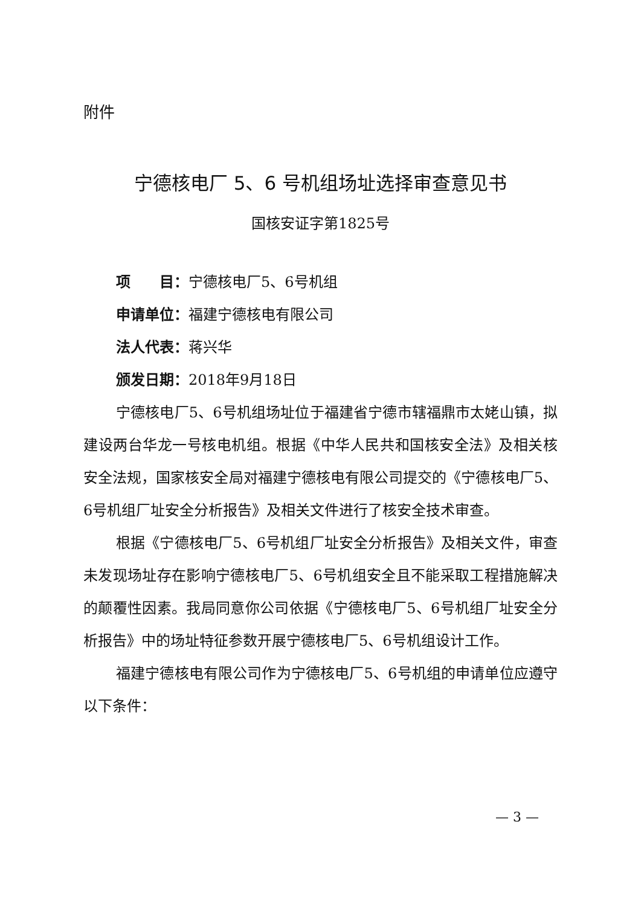附件
宁德核电厂 5、6 号机组场址选择审查意见书
国核安证字第1825号
项　　目：宁德核电厂5、6号机组
申请单位：福建宁德核电有限公司
法人代表：蒋兴华
颁发日期：2018年9月18日
宁德核电厂5、6号机组场址位于福建省宁德市辖福鼎市太姥山镇，拟建设两台华龙一号核电机组。根据《中华人民共和国核安全法》及相关核安全法规，国家核安全局对福建宁德核电有限公司提交的《宁德核电厂5、6号机组厂址安全分析报告》及相关文件进行了核安全技术审查。
根据《宁德核电厂5、6号机组厂址安全分析报告》及相关文件，审查未发现场址存在影响宁德核电厂5、6号机组安全且不能采取工程措施解决的颠覆性因素。我局同意你公司依据《宁德核电厂5、6号机组厂址安全分析报告》中的场址特征参数开展宁德核电厂5、6号机组设计工作。
福建宁德核电有限公司作为宁德核电厂5、6号机组的申请单位应遵守以下条件：
— 3 —